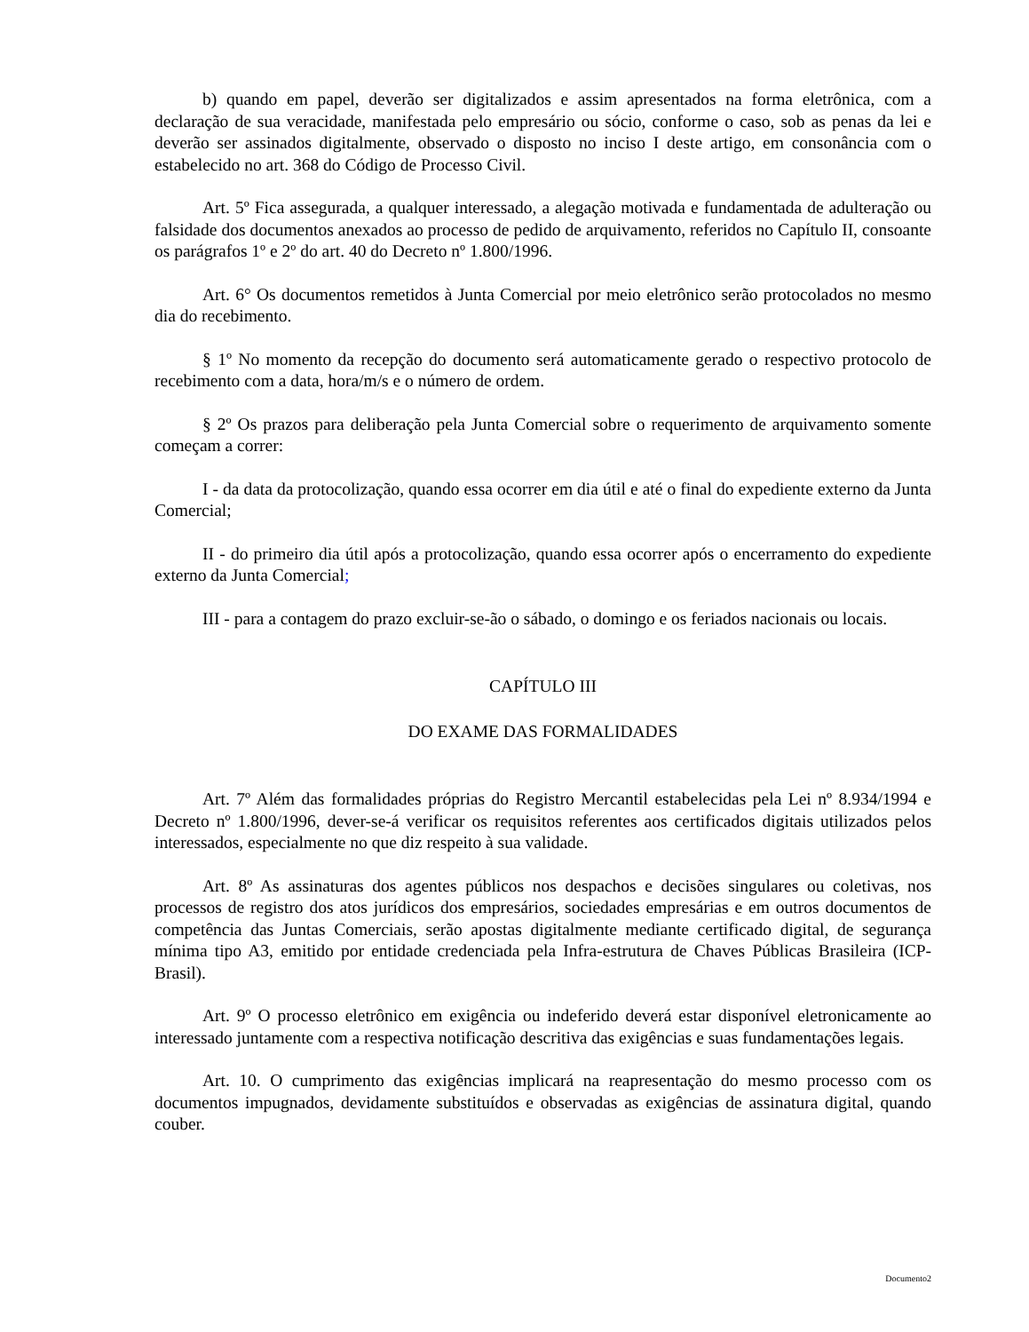b) quando em papel, deverão ser digitalizados e assim apresentados na forma eletrônica, com a declaração de sua veracidade, manifestada pelo empresário ou sócio, conforme o caso, sob as penas da lei e deverão ser assinados digitalmente, observado o disposto no inciso I deste artigo, em consonância com o estabelecido no art. 368 do Código de Processo Civil.
Art. 5º Fica assegurada, a qualquer interessado, a alegação motivada e fundamentada de adulteração ou falsidade dos documentos anexados ao processo de pedido de arquivamento, referidos no Capítulo II, consoante os parágrafos 1º e 2º do art. 40 do Decreto nº 1.800/1996.
Art. 6° Os documentos remetidos à Junta Comercial por meio eletrônico serão protocolados no mesmo dia do recebimento.
§ 1º No momento da recepção do documento será automaticamente gerado o respectivo protocolo de recebimento com a data, hora/m/s e o número de ordem.
§ 2º Os prazos para deliberação pela Junta Comercial sobre o requerimento de arquivamento somente começam a correr:
I - da data da protocolização, quando essa ocorrer em dia útil e até o final do expediente externo da Junta Comercial;
II - do primeiro dia útil após a protocolização, quando essa ocorrer após o encerramento do expediente externo da Junta Comercial;
III - para a contagem do prazo excluir-se-ão o sábado, o domingo e os feriados nacionais ou locais.
CAPÍTULO III
DO EXAME DAS FORMALIDADES
Art. 7º Além das formalidades próprias do Registro Mercantil estabelecidas pela Lei nº 8.934/1994 e Decreto nº 1.800/1996, dever-se-á verificar os requisitos referentes aos certificados digitais utilizados pelos interessados, especialmente no que diz respeito à sua validade.
Art. 8º As assinaturas dos agentes públicos nos despachos e decisões singulares ou coletivas, nos processos de registro dos atos jurídicos dos empresários, sociedades empresárias e em outros documentos de competência das Juntas Comerciais, serão apostas digitalmente mediante certificado digital, de segurança mínima tipo A3, emitido por entidade credenciada pela Infra-estrutura de Chaves Públicas Brasileira (ICP-Brasil).
Art. 9º O processo eletrônico em exigência ou indeferido deverá estar disponível eletronicamente ao interessado juntamente com a respectiva notificação descritiva das exigências e suas fundamentações legais.
Art. 10. O cumprimento das exigências implicará na reapresentação do mesmo processo com os documentos impugnados, devidamente substituídos e observadas as exigências de assinatura digital, quando couber.
Documento2